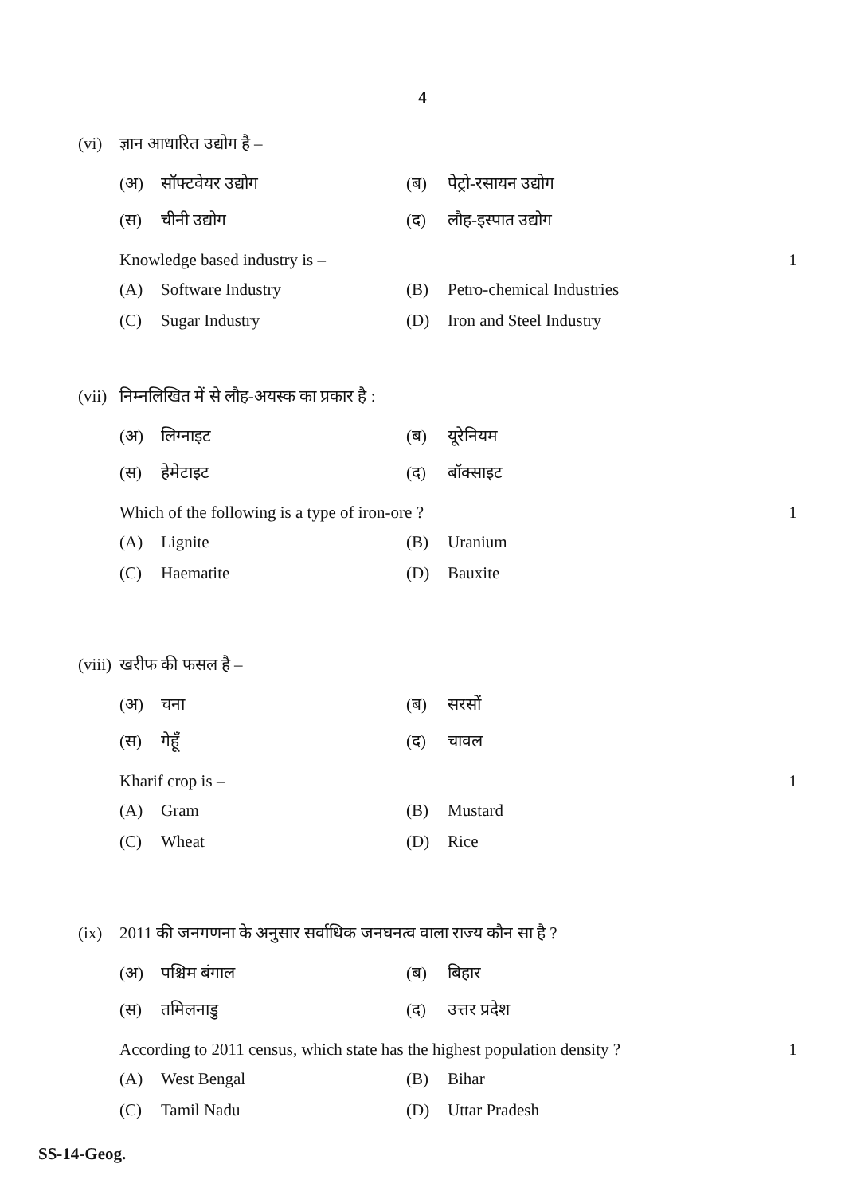4
(vi) ज्ञान आधारित उद्योग है –
(अ) सॉफ्टवेयर उद्योग
(ब) पेट्रो-रसायन उद्योग
(स) चीनी उद्योग
(द) लौह-इस्पात उद्योग
Knowledge based industry is – 1
(A) Software Industry
(B) Petro-chemical Industries
(C) Sugar Industry
(D) Iron and Steel Industry
(vii) निम्नलिखित में से लौह-अयस्क का प्रकार है :
(अ) लिग्नाइट
(ब) यूरेनियम
(स) हेमेटाइट
(द) बॉक्साइट
Which of the following is a type of iron-ore ? 1
(A) Lignite
(B) Uranium
(C) Haematite
(D) Bauxite
(viii) खरीफ की फसल है –
(अ) चना
(ब) सरसों
(स) गेहूँ
(द) चावल
Kharif crop is – 1
(A) Gram
(B) Mustard
(C) Wheat
(D) Rice
(ix) 2011 की जनगणना के अनुसार सर्वाधिक जनघनत्व वाला राज्य कौन सा है ?
(अ) पश्चिम बंगाल
(ब) बिहार
(स) तमिलनाडु
(द) उत्तर प्रदेश
According to 2011 census, which state has the highest population density ? 1
(A) West Bengal
(B) Bihar
(C) Tamil Nadu
(D) Uttar Pradesh
SS-14-Geog.